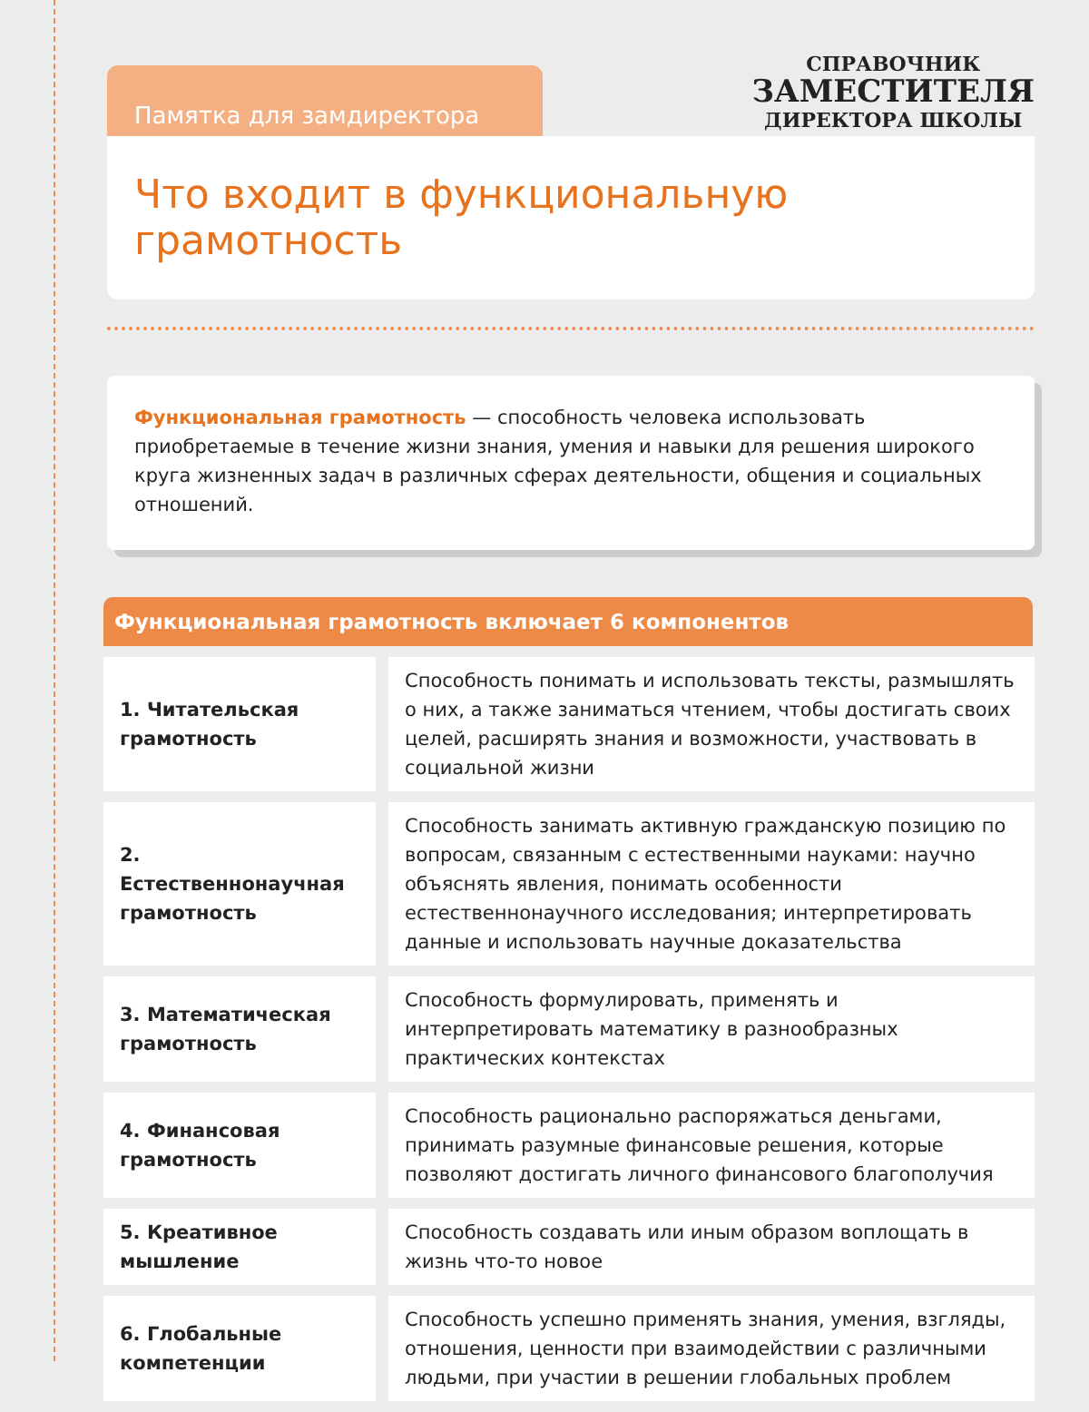Памятка для замдиректора
СПРАВОЧНИК
ЗАМЕСТИТЕЛЯ
ДИРЕКТОРА ШКОЛЫ
Что входит в функциональную грамотность
Функциональная грамотность — способность человека использовать приобретаемые в течение жизни знания, умения и навыки для решения широкого круга жизненных задач в различных сферах деятельности, общения и социальных отношений.
Функциональная грамотность включает 6 компонентов
| 1. Читательская грамотность | Способность понимать и использовать тексты, размышлять о них, а также заниматься чтением, чтобы достигать своих целей, расширять знания и возможности, участвовать в социальной жизни |
| 2. Естественнонаучная грамотность | Способность занимать активную гражданскую позицию по вопросам, связанным с естественными науками: научно объяснять явления, понимать особенности естественнонаучного исследования; интерпретировать данные и использовать научные доказательства |
| 3. Математическая грамотность | Способность формулировать, применять и интерпретировать математику в разнообразных практических контекстах |
| 4. Финансовая грамотность | Способность рационально распоряжаться деньгами, принимать разумные финансовые решения, которые позволяют достигать личного финансового благополучия |
| 5. Креативное мышление | Способность создавать или иным образом воплощать в жизнь что-то новое |
| 6. Глобальные компетенции | Способность успешно применять знания, умения, взгляды, отношения, ценности при взаимодействии с различными людьми, при участии в решении глобальных проблем |